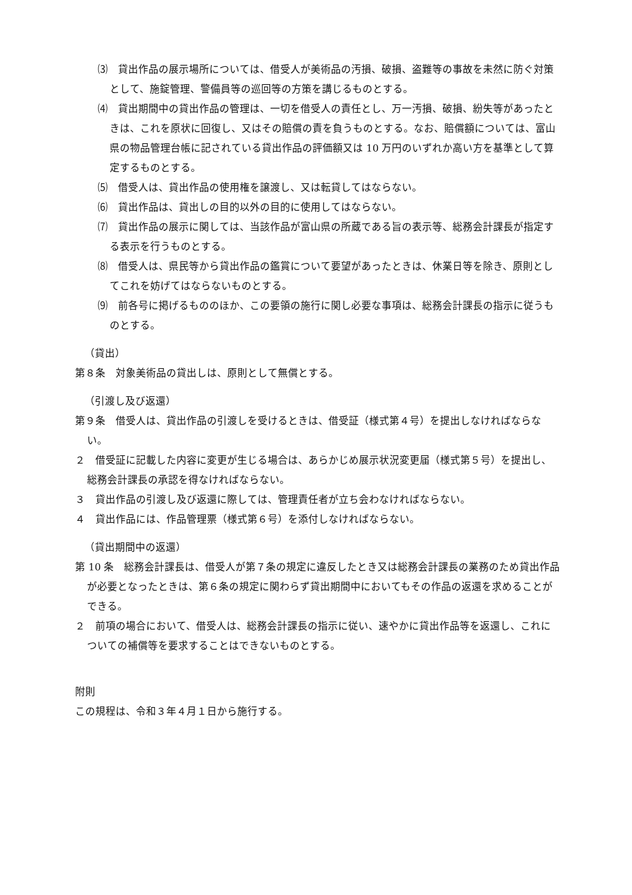⑶　貸出作品の展示場所については、借受人が美術品の汚損、破損、盗難等の事故を未然に防ぐ対策として、施錠管理、警備員等の巡回等の方策を講じるものとする。
⑷　貸出期間中の貸出作品の管理は、一切を借受人の責任とし、万一汚損、破損、紛失等があったときは、これを原状に回復し、又はその賠償の責を負うものとする。なお、賠償額については、富山県の物品管理台帳に記されている貸出作品の評価額又は 10 万円のいずれか高い方を基準として算定するものとする。
⑸　借受人は、貸出作品の使用権を譲渡し、又は転貸してはならない。
⑹　貸出作品は、貸出しの目的以外の目的に使用してはならない。
⑺　貸出作品の展示に関しては、当該作品が富山県の所蔵である旨の表示等、総務会計課長が指定する表示を行うものとする。
⑻　借受人は、県民等から貸出作品の鑑賞について要望があったときは、休業日等を除き、原則としてこれを妨げてはならないものとする。
⑼　前各号に掲げるもののほか、この要領の施行に関し必要な事項は、総務会計課長の指示に従うものとする。
（貸出）
第８条　対象美術品の貸出しは、原則として無償とする。
（引渡し及び返還）
第９条　借受人は、貸出作品の引渡しを受けるときは、借受証（様式第４号）を提出しなければならない。
２　借受証に記載した内容に変更が生じる場合は、あらかじめ展示状況変更届（様式第５号）を提出し、総務会計課長の承認を得なければならない。
３　貸出作品の引渡し及び返還に際しては、管理責任者が立ち会わなければならない。
４　貸出作品には、作品管理票（様式第６号）を添付しなければならない。
（貸出期間中の返還）
第 10 条　総務会計課長は、借受人が第７条の規定に違反したとき又は総務会計課長の業務のため貸出作品が必要となったときは、第６条の規定に関わらず貸出期間中においてもその作品の返還を求めることができる。
２　前項の場合において、借受人は、総務会計課長の指示に従い、速やかに貸出作品等を返還し、これについての補償等を要求することはできないものとする。
附則
この規程は、令和３年４月１日から施行する。